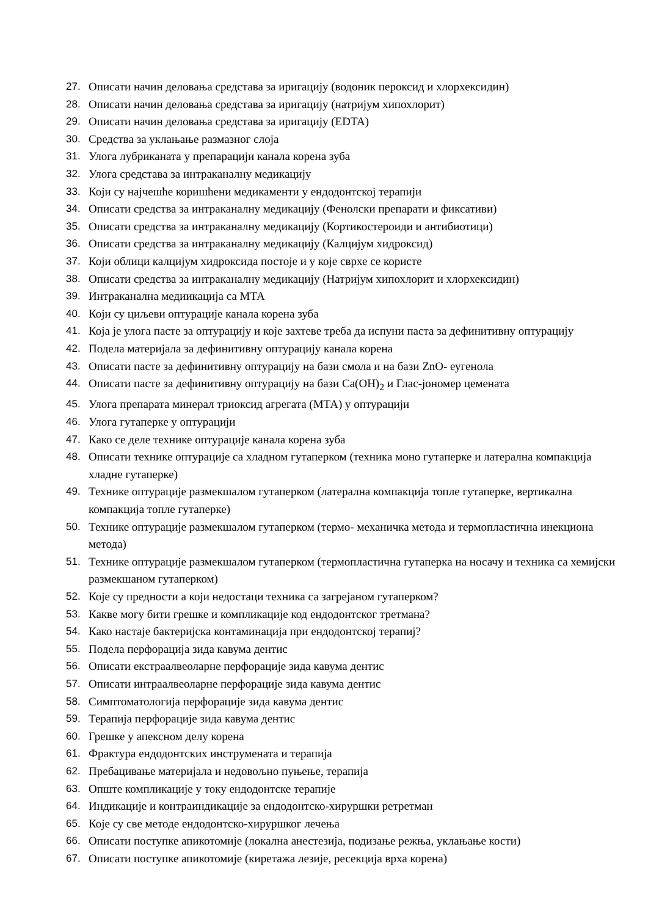27. Описати начин деловања средстава за иригацију (водоник пероксид и хлорхексидин)
28. Описати начин деловања средстава за иригацију (натријум хипохлорит)
29. Описати начин деловања средстава за иригацију (EDTA)
30. Средства за уклањање размазног слоја
31. Улога лубриканата у препарацији канала корена зуба
32. Улога средстава за интраканалну медикацију
33. Који су најчешће коришћени медикаменти у ендодонтској терапији
34. Описати средства за интраканалну медикацију (Фенолски препарати и фиксативи)
35. Описати средства за интраканалну медикацију (Кортикостероиди и антибиотици)
36. Описати средства за интраканалну медикацију (Калцијум хидроксид)
37. Који облици калцијум хидроксида постоје и у које сврхе се користе
38. Описати средства за интраканалну медикацију (Натријум хипохлорит и хлорхексидин)
39. Интраканална медиикација са МТА
40. Који су циљеви оптурације канала корена зуба
41. Која је улога пасте за оптурацију и које захтеве треба да испуни паста за дефинитивну оптурацију
42. Подела материјала за дефинитивну оптурацију канала корена
43. Описати пасте за дефинитивну оптурацију на бази смола и на бази ZnO- еугенола
44. Описати пасте за дефинитивну оптурацију на бази Ca(OH)<sub>2</sub> и Глас-јономер цемената
45. Улога препарата минерал триоксид агрегата (МТА) у оптурацији
46. Улога гутаперке у оптурацији
47. Како се деле технике оптурације канала корена зуба
48. Описати технике оптурације са хладном гутаперком (техника моно гутаперке и латерална компакција хладне гутаперке)
49. Технике оптурације размекшалом гутаперком (латерална компакција топле гутаперке, вертикална компакција топле гутаперке)
50. Технике оптурације размекшалом гутаперком (термо- механичка метода и термопластична инекциона метода)
51. Технике оптурације размекшалом гутаперком (термопластична гутаперка на носачу и техника са хемијски размекшаном гутаперком)
52. Које су предности а који недостаци техника са загрејаном гутаперком?
53. Какве могу бити грешке и компликације код ендодонтског третмана?
54. Како настаје бактеријска контаминација при ендодонтској терапиј?
55. Подела перфорација зида кавума дентис
56. Описати екстраалвеоларне перфорације зида кавума дентис
57. Описати интраалвеоларне перфорације зида кавума дентис
58. Симптоматологија перфорације зида кавума дентис
59. Терапија перфорације зида кавума дентис
60. Грешке у апексном делу корена
61. Фрактура ендодонтских инструмената и терапија
62. Пребацивање материјала и недовољно пуњење, терапија
63. Опште компликације у току ендодонтске терапије
64. Индикације и контраиндикације за ендодонтско-хируршки ретретман
65. Које су све методе ендодонтско-хируршког лечења
66. Описати поступке апикотомије (локална анестезија, подизање режња, уклањање кости)
67. Описати поступке апикотомије (киретажа лезије, ресекција врха корена)